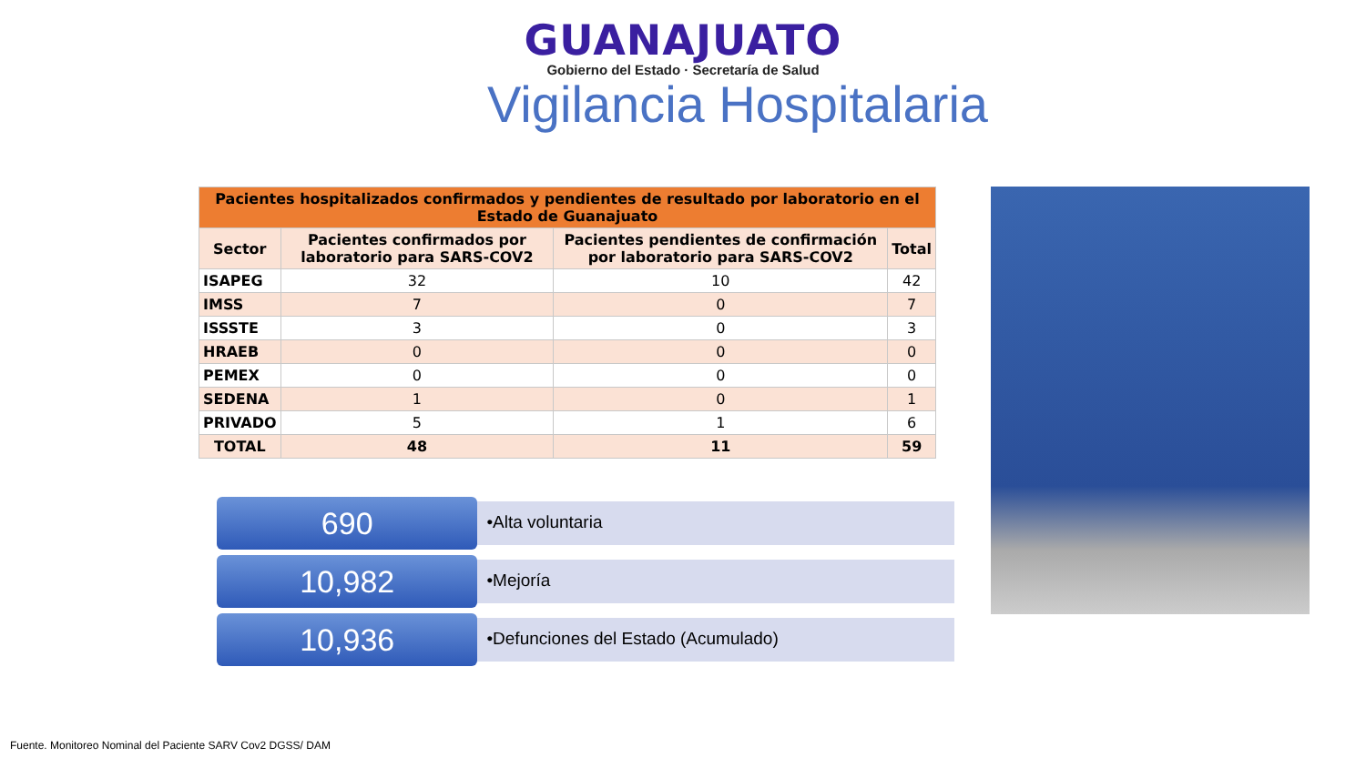GUANAJUATO
Gobierno del Estado · Secretaría de Salud
Vigilancia Hospitalaria
| Pacientes hospitalizados confirmados y pendientes de resultado por laboratorio en el Estado de Guanajuato | | | |
| Sector | Pacientes confirmados por laboratorio para SARS-COV2 | Pacientes pendientes de confirmación por laboratorio para SARS-COV2 | Total |
| ISAPEG | 32 | 10 | 42 |
| IMSS | 7 | 0 | 7 |
| ISSSTE | 3 | 0 | 3 |
| HRAEB | 0 | 0 | 0 |
| PEMEX | 0 | 0 | 0 |
| SEDENA | 1 | 0 | 1 |
| PRIVADO | 5 | 1 | 6 |
| TOTAL | 48 | 11 | 59 |
690
•Alta voluntaria
10,982
•Mejoría
10,936
•Defunciones del Estado (Acumulado)
Fuente. Monitoreo Nominal del Paciente SARV Cov2 DGSS/ DAM